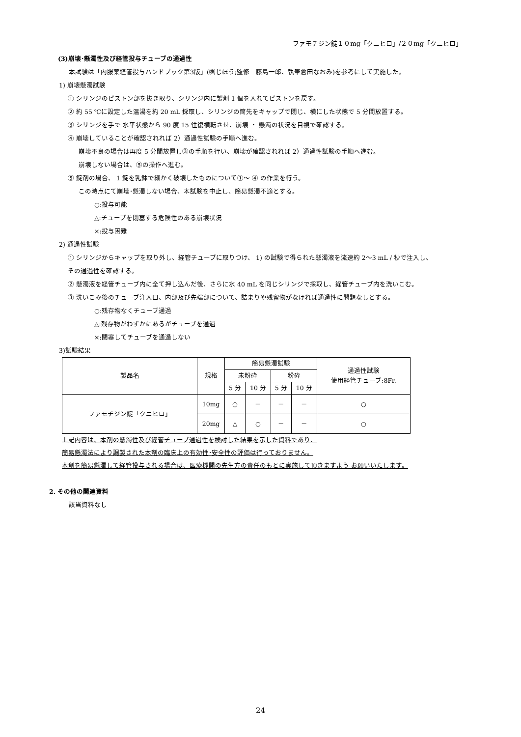ファモチジン錠１０mg「クニヒロ」/２０mg「クニヒロ」
(3)崩壊･懸濁性及び経管投与チューブの通過性
本試験は「内服薬経管投与ハンドブック第3版」(㈱じほう;監修　藤島一郎、執筆倉田なおみ)を参考にして実施した。
1) 崩壊懸濁試験
① シリンジのピストン部を抜き取り、シリンジ内に製剤 1 個を入れてピストンを戻す。
② 約 55 ℃に設定した温湯を約 20 mL 採取し、シリンジの筒先をキャップで閉じ、横にした状態で 5 分間放置する。
③ シリンジを手で 水平状態から 90 度 15 往復横転させ、崩壊 ・ 懸濁の状況を目視で確認する。
④ 崩壊していることが確認されれば 2）通過性試験の手順へ進む。
崩壊不良の場合は再度 5 分間放置し③の手順を行い、崩壊が確認されれば 2）通過性試験の手順へ進む。
崩壊しない場合は、⑤の操作へ進む。
⑤ 錠剤の場合、 1 錠を乳鉢で細かく破壊したものについて①～ ④ の作業を行う。
この時点にて崩壊･懸濁しない場合、本試験を中止し、簡易懸濁不適とする。
○:投与可能
△:チューブを閉塞する危険性のある崩壊状況
×:投与困難
2) 通過性試験
① シリンジからキャップを取り外し、経管チューブに取りつけ、 1) の試験で得られた懸濁液を流速約 2～3 mL / 秒で注入し、
その通過性を確認する。
② 懸濁液を経管チューブ内に全て押し込んだ後、さらに水 40 mL を同じシリンジで採取し、経管チューブ内を洗いこむ。
③ 洗いこみ後のチューブ注入口、内部及び先端部について、詰まりや残留物がなければ通過性に問題なしとする。
○:残存物なくチューブ通過
△:残存物がわずかにあるがチューブを通過
×:閉塞してチューブを通過しない
3)試験結果
| 製品名 | 規格 | 簡易懸濁試験 | | | | 通過性試験 使用経管チューブ:8Fr. |
| --- | --- | --- | --- | --- | --- | --- |
| | | 未粉砕 | | 粉砕 | | |
| | | 5 分 | 10 分 | 5 分 | 10 分 | |
| ファモチジン錠「クニヒロ」 | 10mg | ○ | － | － | － | ○ |
| | 20mg | △ | ○ | － | － | ○ |
上記内容は、本剤の懸濁性及び経管チューブ通過性を検討した結果を示した資料であり、
簡易懸濁法により調製された本剤の臨床上の有効性･安全性の評価は行っておりません。
本剤を簡易懸濁して経管投与される場合は、医療機関の先生方の責任のもとに実施して頂きますよう お願いいたします。
2. その他の関連資料
該当資料なし
24